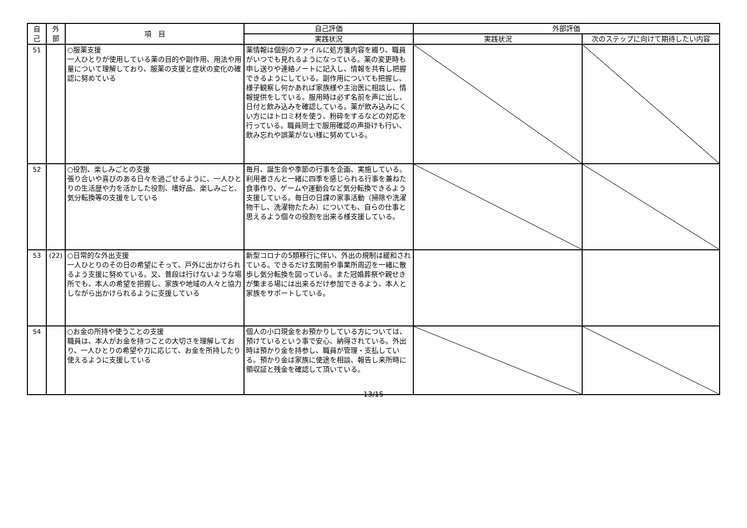| 自 己 | 外 部 | 項 目 | 自己評価 | 外部評価 | |
| --- | --- | --- | --- | --- | --- |
| | | | 実践状況 | 実践状況 | 次のステップに向けて期待したい内容 |
| 51 | | ○服薬支援 一人ひとりが使用している薬の目的や副作用、用法や用量について理解しており、服薬の支援と症状の変化の確認に努めている | 薬情報は個別のファイルに処方箋内容を綴り、職員がいつでも見れるようになっている。薬の変更時も申し送りや連絡ノートに記入し、情報を共有し把握できるようにしている。副作用についても把握し、様子観察し何かあれば家族様や主治医に相談し、情報提供をしている。服用時は必ず名前を声に出し、日付と飲み込みを確認している。薬が飲み込みにくい方にはトロミ材を使う、粉砕をするなどの対応を行っている。職員同士で服用確認の声掛けも行い、飲み忘れや誤薬がない様に努めている。 | | |
| 52 | | ○役割、楽しみごとの支援 張り合いや喜びのある日々を過ごせるように、一人ひとりの生活歴や力を活かした役割、嗜好品、楽しみごと、気分転換等の支援をしている | 毎月、誕生会や季節の行事を企画、実施している。利用者さんと一緒に四季を感じられる行事を兼ねた食事作り、ゲームや運動会など気分転換できるよう支援している。毎日の日課の家事活動（掃除や洗濯物干し、洗濯物たたみ）についても、自らの仕事と思えるよう個々の役割を出来る様支援している。 | | |
| 53 | (22) | ○日常的な外出支援 一人ひとりのその日の希望にそって、戸外に出かけられるよう支援に努めている。又、普段は行けないような場所でも、本人の希望を把握し、家族や地域の人々と協力しながら出かけられるように支援している | 新型コロナの5類移行に伴い、外出の規制は緩和されている。できるだけ玄関前や事業所周辺を一緒に散歩し気分転換を図っている。また冠婚葬祭や親せきが集まる場には出来るだけ参加できるよう、本人と家族をサポートしている。 | | |
| 54 | | ○お金の所持や使うことの支援 職員は、本人がお金を持つことの大切さを理解しており、一人ひとりの希望や力に応じて、お金を所持したり使えるように支援している | 個人の小口現金をお預かりしている方については、預けているという事で安心、納得されている。外出時は預かり金を持参し、職員が管理・支払している。預かり金は家族に使途を相談、報告し来所時に領収証と残金を確認して頂いている。 | | |
13/15